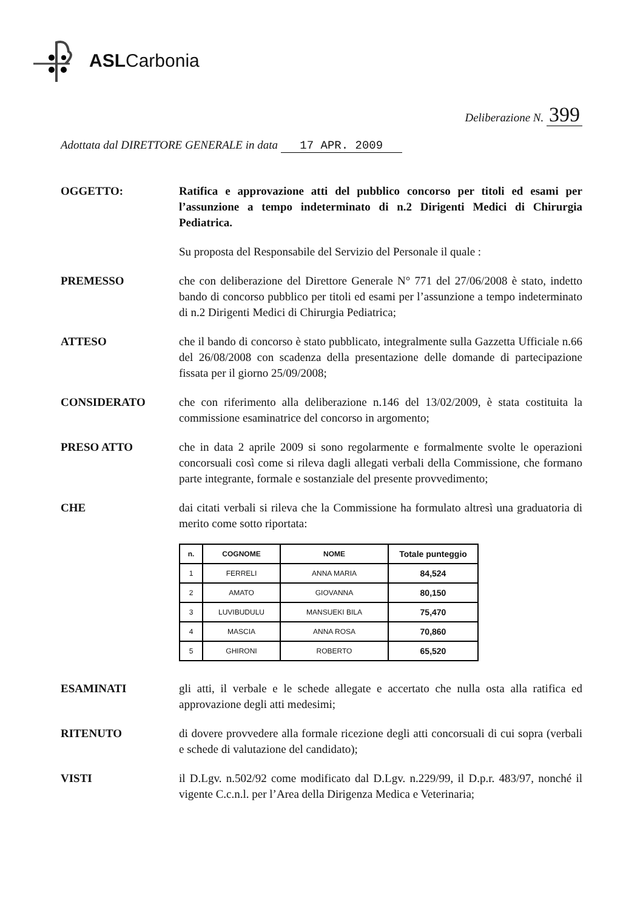ASLCarbonia
Deliberazione N. 399
Adottata dal DIRETTORE GENERALE in data 17 APR. 2009
OGGETTO: Ratifica e approvazione atti del pubblico concorso per titoli ed esami per l’assunzione a tempo indeterminato di n.2 Dirigenti Medici di Chirurgia Pediatrica.
Su proposta del Responsabile del Servizio del Personale il quale :
PREMESSO che con deliberazione del Direttore Generale N° 771 del 27/06/2008 è stato, indetto bando di concorso pubblico per titoli ed esami per l’assunzione a tempo indeterminato di n.2 Dirigenti Medici di Chirurgia Pediatrica;
ATTESO che il bando di concorso è stato pubblicato, integralmente sulla Gazzetta Ufficiale n.66 del 26/08/2008 con scadenza della presentazione delle domande di partecipazione fissata per il giorno 25/09/2008;
CONSIDERATO che con riferimento alla deliberazione n.146 del 13/02/2009, è stata costituita la commissione esaminatrice del concorso in argomento;
PRESO ATTO che in data 2 aprile 2009 si sono regolarmente e formalmente svolte le operazioni concorsuali così come si rileva dagli allegati verbali della Commissione, che formano parte integrante, formale e sostanziale del presente provvedimento;
CHE dai citati verbali si rileva che la Commissione ha formulato altresì una graduatoria di merito come sotto riportata:
| n. | COGNOME | NOME | Totale punteggio |
| --- | --- | --- | --- |
| 1 | FERRELI | ANNA MARIA | 84,524 |
| 2 | AMATO | GIOVANNA | 80,150 |
| 3 | LUVIBUDULU | MANSUEKI BILA | 75,470 |
| 4 | MASCIA | ANNA ROSA | 70,860 |
| 5 | GHIRONI | ROBERTO | 65,520 |
ESAMINATI gli atti, il verbale e le schede allegate e accertato che nulla osta alla ratifica ed approvazione degli atti medesimi;
RITENUTO di dovere provvedere alla formale ricezione degli atti concorsuali di cui sopra (verbali e schede di valutazione del candidato);
VISTI il D.Lgv. n.502/92 come modificato dal D.Lgv. n.229/99, il D.p.r. 483/97, nonché il vigente C.c.n.l. per l’Area della Dirigenza Medica e Veterinaria;